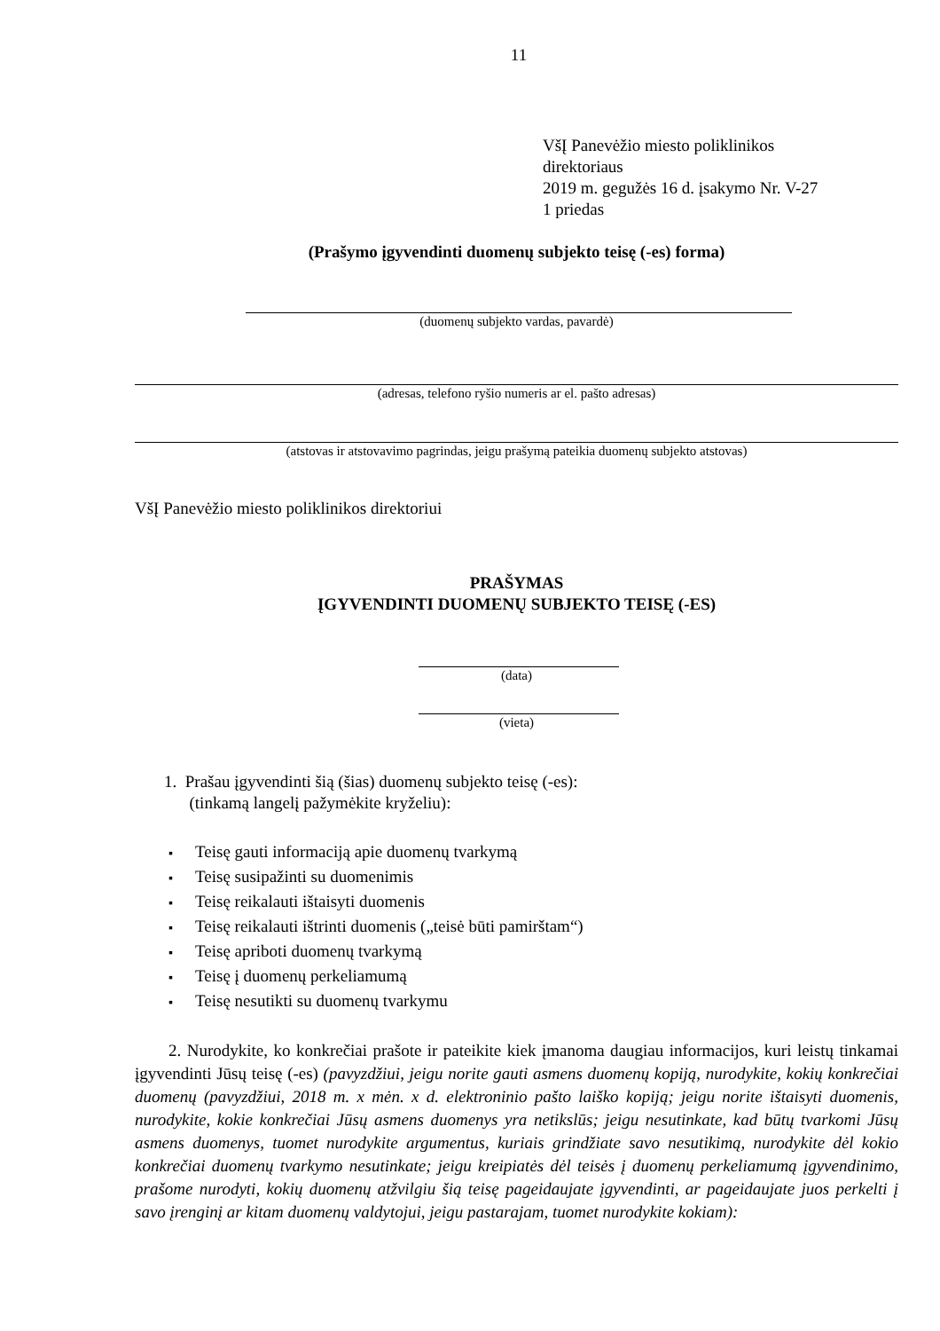11
VšĮ Panevėžio miesto poliklinikos
direktoriaus
2019 m. gegužės 16 d. įsakymo Nr. V-27
1 priedas
(Prašymo įgyvendinti duomenų subjekto teisę (-es) forma)
(duomenų subjekto vardas, pavardė)
(adresas, telefono ryšio numeris ar el. pašto adresas)
(atstovas ir atstovavimo pagrindas, jeigu prašymą pateikia duomenų subjekto atstovas)
VšĮ Panevėžio miesto poliklinikos direktoriui
PRAŠYMAS
ĮGYVENDINTI DUOMENŲ SUBJEKTO TEISĘ (-ES)
(data)
(vieta)
1. Prašau įgyvendinti šią (šias) duomenų subjekto teisę (-es):
(tinkamą langelį pažymėkite kryželiu):
▪ Teisę gauti informaciją apie duomenų tvarkymą
▪ Teisę susipažinti su duomenimis
▪ Teisę reikalauti ištaisyti duomenis
▪ Teisę reikalauti ištrinti duomenis („teisė būti pamirštam“)
▪ Teisę apriboti duomenų tvarkymą
▪ Teisę į duomenų perkeliamumą
▪ Teisę nesutikti su duomenų tvarkymu
2. Nurodykite, ko konkrečiai prašote ir pateikite kiek įmanoma daugiau informacijos, kuri leistų tinkamai įgyvendinti Jūsų teisę (-es) (pavyzdžiui, jeigu norite gauti asmens duomenų kopiją, nurodykite, kokių konkrečiai duomenų (pavyzdžiui, 2018 m. x mėn. x d. elektroninio pašto laiško kopiją; jeigu norite ištaisyti duomenis, nurodykite, kokie konkrečiai Jūsų asmens duomenys yra netikslūs; jeigu nesutinkate, kad būtų tvarkomi Jūsų asmens duomenys, tuomet nurodykite argumentus, kuriais grindžiate savo nesutikimą, nurodykite dėl kokio konkrečiai duomenų tvarkymo nesutinkate; jeigu kreipiatės dėl teisės į duomenų perkeliamumą įgyvendinimo, prašome nurodyti, kokių duomenų atžvilgiu šią teisę pageidaujate įgyvendinti, ar pageidaujate juos perkelti į savo įrenginį ar kitam duomenų valdytojui, jeigu pastarajam, tuomet nurodykite kokiam):